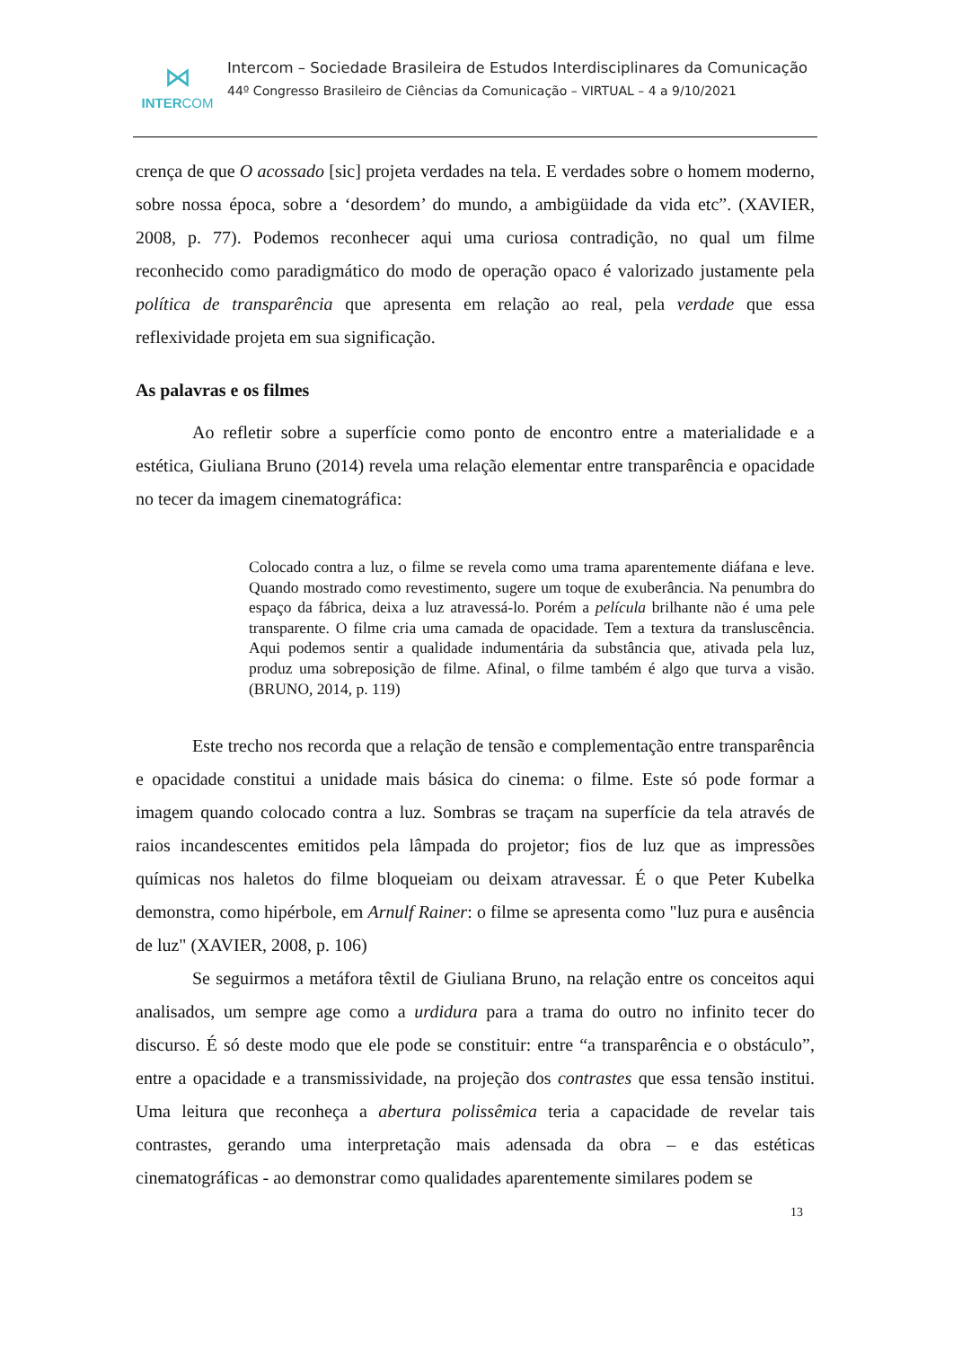⋈
INTERCOM
Intercom – Sociedade Brasileira de Estudos Interdisciplinares da Comunicação
44º Congresso Brasileiro de Ciências da Comunicação – VIRTUAL – 4 a 9/10/2021
crença de que O acossado [sic] projeta verdades na tela. E verdades sobre o homem moderno, sobre nossa época, sobre a ‘desordem’ do mundo, a ambigüidade da vida etc”. (XAVIER, 2008, p. 77). Podemos reconhecer aqui uma curiosa contradição, no qual um filme reconhecido como paradigmático do modo de operação opaco é valorizado justamente pela política de transparência que apresenta em relação ao real, pela verdade que essa reflexividade projeta em sua significação.
As palavras e os filmes
Ao refletir sobre a superfície como ponto de encontro entre a materialidade e a estética, Giuliana Bruno (2014) revela uma relação elementar entre transparência e opacidade no tecer da imagem cinematográfica:
Colocado contra a luz, o filme se revela como uma trama aparentemente diáfana e leve. Quando mostrado como revestimento, sugere um toque de exuberância. Na penumbra do espaço da fábrica, deixa a luz atravessá-lo. Porém a película brilhante não é uma pele transparente. O filme cria uma camada de opacidade. Tem a textura da transluscência. Aqui podemos sentir a qualidade indumentária da substância que, ativada pela luz, produz uma sobreposição de filme. Afinal, o filme também é algo que turva a visão. (BRUNO, 2014, p. 119)
Este trecho nos recorda que a relação de tensão e complementação entre transparência e opacidade constitui a unidade mais básica do cinema: o filme. Este só pode formar a imagem quando colocado contra a luz. Sombras se traçam na superfície da tela através de raios incandescentes emitidos pela lâmpada do projetor; fios de luz que as impressões químicas nos haletos do filme bloqueiam ou deixam atravessar. É o que Peter Kubelka demonstra, como hipérbole, em Arnulf Rainer: o filme se apresenta como "luz pura e ausência de luz" (XAVIER, 2008, p. 106)
Se seguirmos a metáfora têxtil de Giuliana Bruno, na relação entre os conceitos aqui analisados, um sempre age como a urdidura para a trama do outro no infinito tecer do discurso. É só deste modo que ele pode se constituir: entre “a transparência e o obstáculo”, entre a opacidade e a transmissividade, na projeção dos contrastes que essa tensão institui. Uma leitura que reconheça a abertura polissêmica teria a capacidade de revelar tais contrastes, gerando uma interpretação mais adensada da obra – e das estéticas cinematográficas - ao demonstrar como qualidades aparentemente similares podem se
13